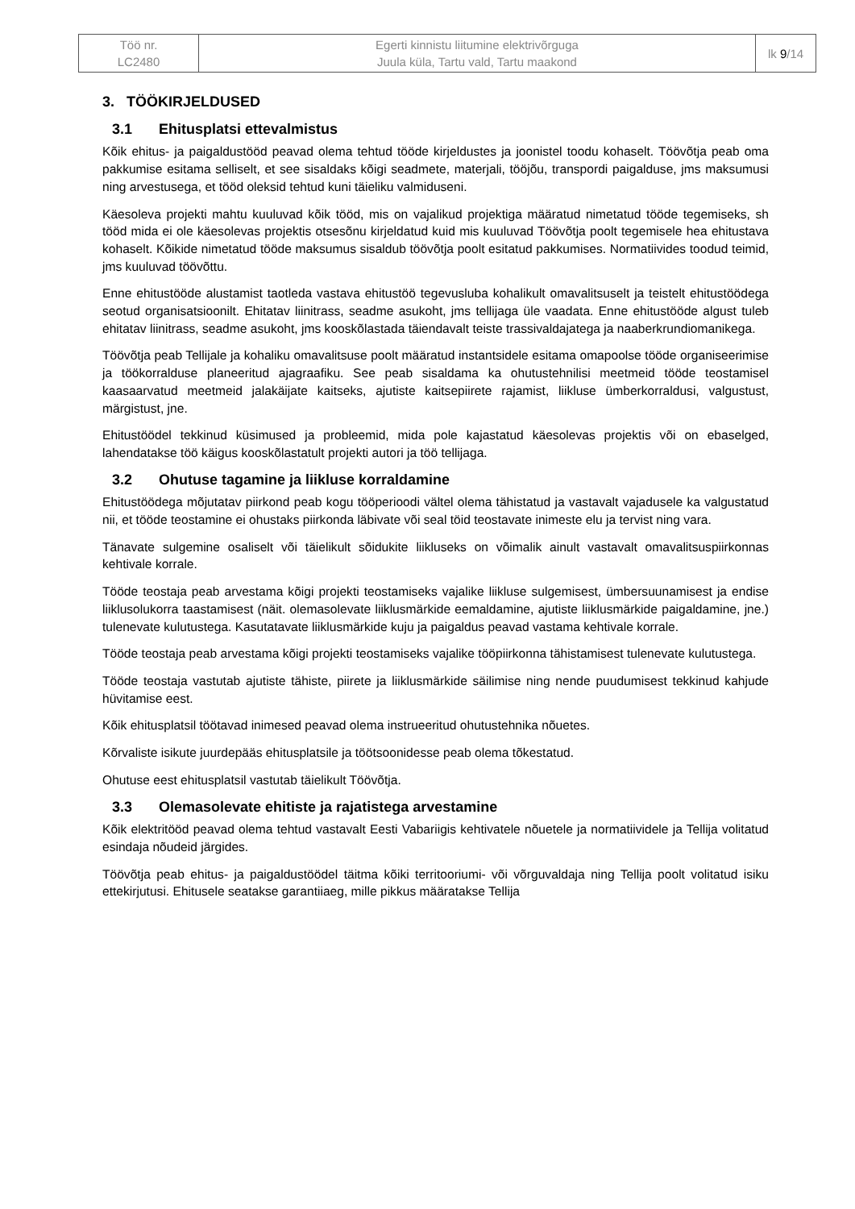| Töö nr. LC2480 | Egerti kinnistu liitumine elektrivõrguga Juula küla, Tartu vald, Tartu maakond | lk 9 /14 |
3. TÖÖKIRJELDUSED
3.1 Ehitusplatsi ettevalmistus
Kõik ehitus- ja paigaldustööd peavad olema tehtud tööde kirjeldustes ja joonistel toodu kohaselt. Töövõtja peab oma pakkumise esitama selliselt, et see sisaldaks kõigi seadmete, materjali, tööjõu, transpordi paigalduse, jms maksumusi ning arvestusega, et tööd oleksid tehtud kuni täieliku valmiduseni.
Käesoleva projekti mahtu kuuluvad kõik tööd, mis on vajalikud projektiga määratud nimetatud tööde tegemiseks, sh tööd mida ei ole käesolevas projektis otsesõnu kirjeldatud kuid mis kuuluvad Töövõtja poolt tegemisele hea ehitustava kohaselt. Kõikide nimetatud tööde maksumus sisaldub töövõtja poolt esitatud pakkumises. Normatiivides toodud teimid, jms kuuluvad töövõttu.
Enne ehitustööde alustamist taotleda vastava ehitustöö tegevusluba kohalikult omavalitsuselt ja teistelt ehitustöödega seotud organisatsioonilt. Ehitatav liinitrass, seadme asukoht, jms tellijaga üle vaadata. Enne ehitustööde algust tuleb ehitatav liinitrass, seadme asukoht, jms kooskõlastada täiendavalt teiste trassivaldajatega ja naaberkrundiomanikega.
Töövõtja peab Tellijale ja kohaliku omavalitsuse poolt määratud instantsidele esitama omapoolse tööde organiseerimise ja töökorralduse planeeritud ajagraafiku. See peab sisaldama ka ohutustehnilisi meetmeid tööde teostamisel kaasaarvatud meetmeid jalakäijate kaitseks, ajutiste kaitsepiirete rajamist, liikluse ümberkorraldusi, valgustust, märgistust, jne.
Ehitustöödel tekkinud küsimused ja probleemid, mida pole kajastatud käesolevas projektis või on ebaselged, lahendatakse töö käigus kooskõlastatult projekti autori ja töö tellijaga.
3.2 Ohutuse tagamine ja liikluse korraldamine
Ehitustöödega mõjutatav piirkond peab kogu tööperioodi vältel olema tähistatud ja vastavalt vajadusele ka valgustatud nii, et tööde teostamine ei ohustaks piirkonda läbivate või seal töid teostavate inimeste elu ja tervist ning vara.
Tänavate sulgemine osaliselt või täielikult sõidukite liikluseks on võimalik ainult vastavalt omavalitsuspiirkonnas kehtivale korrale.
Tööde teostaja peab arvestama kõigi projekti teostamiseks vajalike liikluse sulgemisest, ümbersuunamisest ja endise liiklusolukorra taastamisest (näit. olemasolevate liiklusmärkide eemaldamine, ajutiste liiklusmärkide paigaldamine, jne.) tulenevate kulutustega. Kasutatavate liiklusmärkide kuju ja paigaldus peavad vastama kehtivale korrale.
Tööde teostaja peab arvestama kõigi projekti teostamiseks vajalike tööpiirkonna tähistamisest tulenevate kulutustega.
Tööde teostaja vastutab ajutiste tähiste, piirete ja liiklusmärkide säilimise ning nende puudumisest tekkinud kahjude hüvitamise eest.
Kõik ehitusplatsil töötavad inimesed peavad olema instrueeritud ohutustehnika nõuetes.
Kõrvaliste isikute juurdepääs ehitusplatsile ja töötsoonidesse peab olema tõkestatud.
Ohutuse eest ehitusplatsil vastutab täielikult Töövõtja.
3.3 Olemasolevate ehitiste ja rajatistega arvestamine
Kõik elektritööd peavad olema tehtud vastavalt Eesti Vabariigis kehtivatele nõuetele ja normatiividele ja Tellija volitatud esindaja nõudeid järgides.
Töövõtja peab ehitus- ja paigaldustöödel täitma kõiki territooriumi- või võrguvaldaja ning Tellija poolt volitatud isiku ettekirjutusi. Ehitusele seatakse garantiiaeg, mille pikkus määratakse Tellija